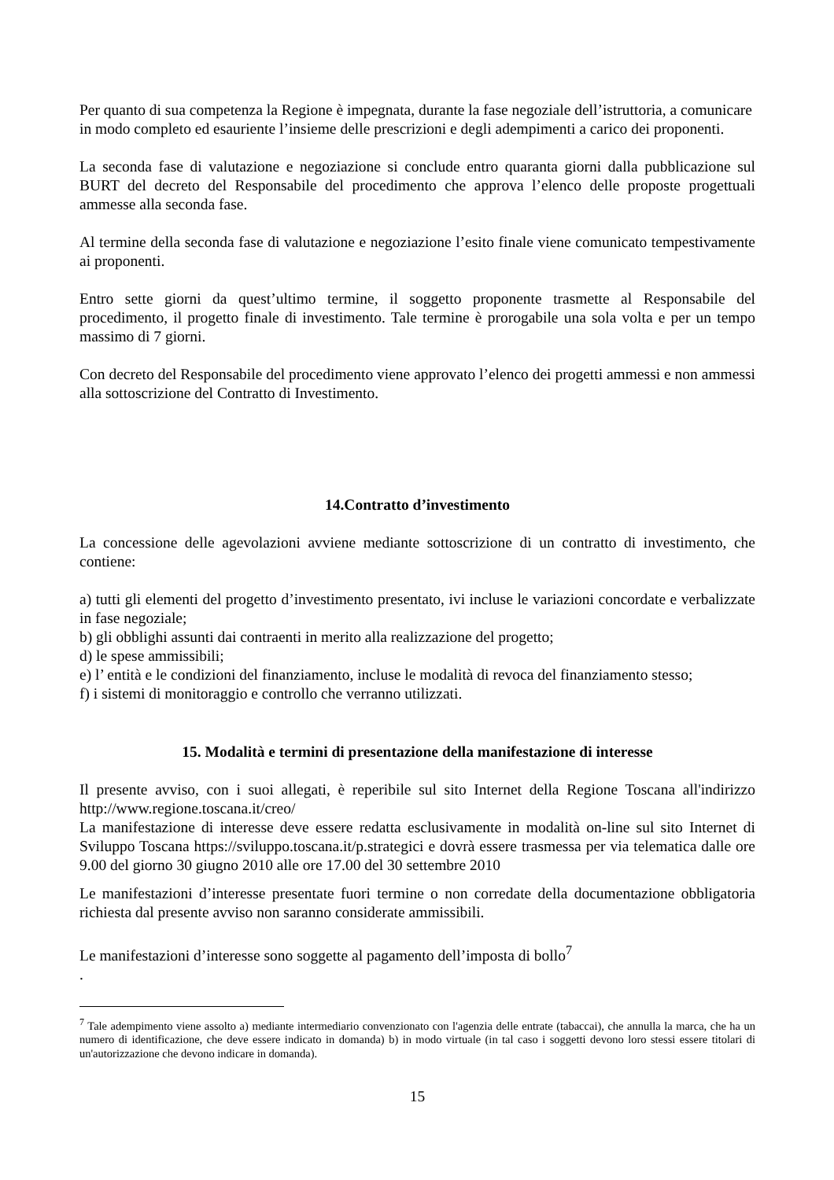Per quanto di sua competenza la Regione è impegnata, durante la fase negoziale dell’istruttoria, a comunicare in modo completo ed esauriente l’insieme delle prescrizioni e degli adempimenti a carico dei proponenti.
La seconda fase di valutazione e negoziazione si conclude entro quaranta giorni dalla pubblicazione sul BURT del decreto del Responsabile del procedimento che approva l’elenco delle proposte progettuali ammesse alla seconda fase.
Al termine della seconda fase di valutazione e negoziazione l’esito finale viene comunicato tempestivamente ai proponenti.
Entro sette giorni da quest’ultimo termine, il soggetto proponente trasmette al Responsabile del procedimento, il progetto finale di investimento. Tale termine è prorogabile una sola volta e per un tempo massimo di 7 giorni.
Con decreto del Responsabile del procedimento viene approvato l’elenco dei progetti ammessi e non ammessi alla sottoscrizione del Contratto di Investimento.
14.Contratto d’investimento
La concessione delle agevolazioni avviene mediante sottoscrizione di un contratto di investimento, che contiene:
a) tutti gli elementi del progetto d’investimento presentato, ivi incluse le variazioni concordate e verbalizzate in fase negoziale;
b) gli obblighi assunti dai contraenti in merito alla realizzazione del progetto;
d) le spese ammissibili;
e) l’ entità e le condizioni del finanziamento, incluse le modalità di revoca del finanziamento stesso;
f) i sistemi di monitoraggio e controllo che verranno utilizzati.
15. Modalità e termini di presentazione della manifestazione di interesse
Il presente avviso, con i suoi allegati, è reperibile sul sito Internet della Regione Toscana all'indirizzo http://www.regione.toscana.it/creo/
La manifestazione di interesse deve essere redatta esclusivamente in modalità on-line sul sito Internet di Sviluppo Toscana https://sviluppo.toscana.it/p.strategici e dovrà essere trasmessa per via telematica dalle ore 9.00 del giorno 30 giugno 2010 alle ore 17.00 del 30 settembre 2010
Le manifestazioni d’interesse presentate fuori termine o non corredate della documentazione obbligatoria richiesta dal presente avviso non saranno considerate ammissibili.
Le manifestazioni d’interesse sono soggette al pagamento dell’imposta di bollo<sup>7</sup>
.
<sup>7</sup> Tale adempimento viene assolto a) mediante intermediario convenzionato con l'agenzia delle entrate (tabaccai), che annulla la marca, che ha un numero di identificazione, che deve essere indicato in domanda) b) in modo virtuale (in tal caso i soggetti devono loro stessi essere titolari di un'autorizzazione che devono indicare in domanda).
15